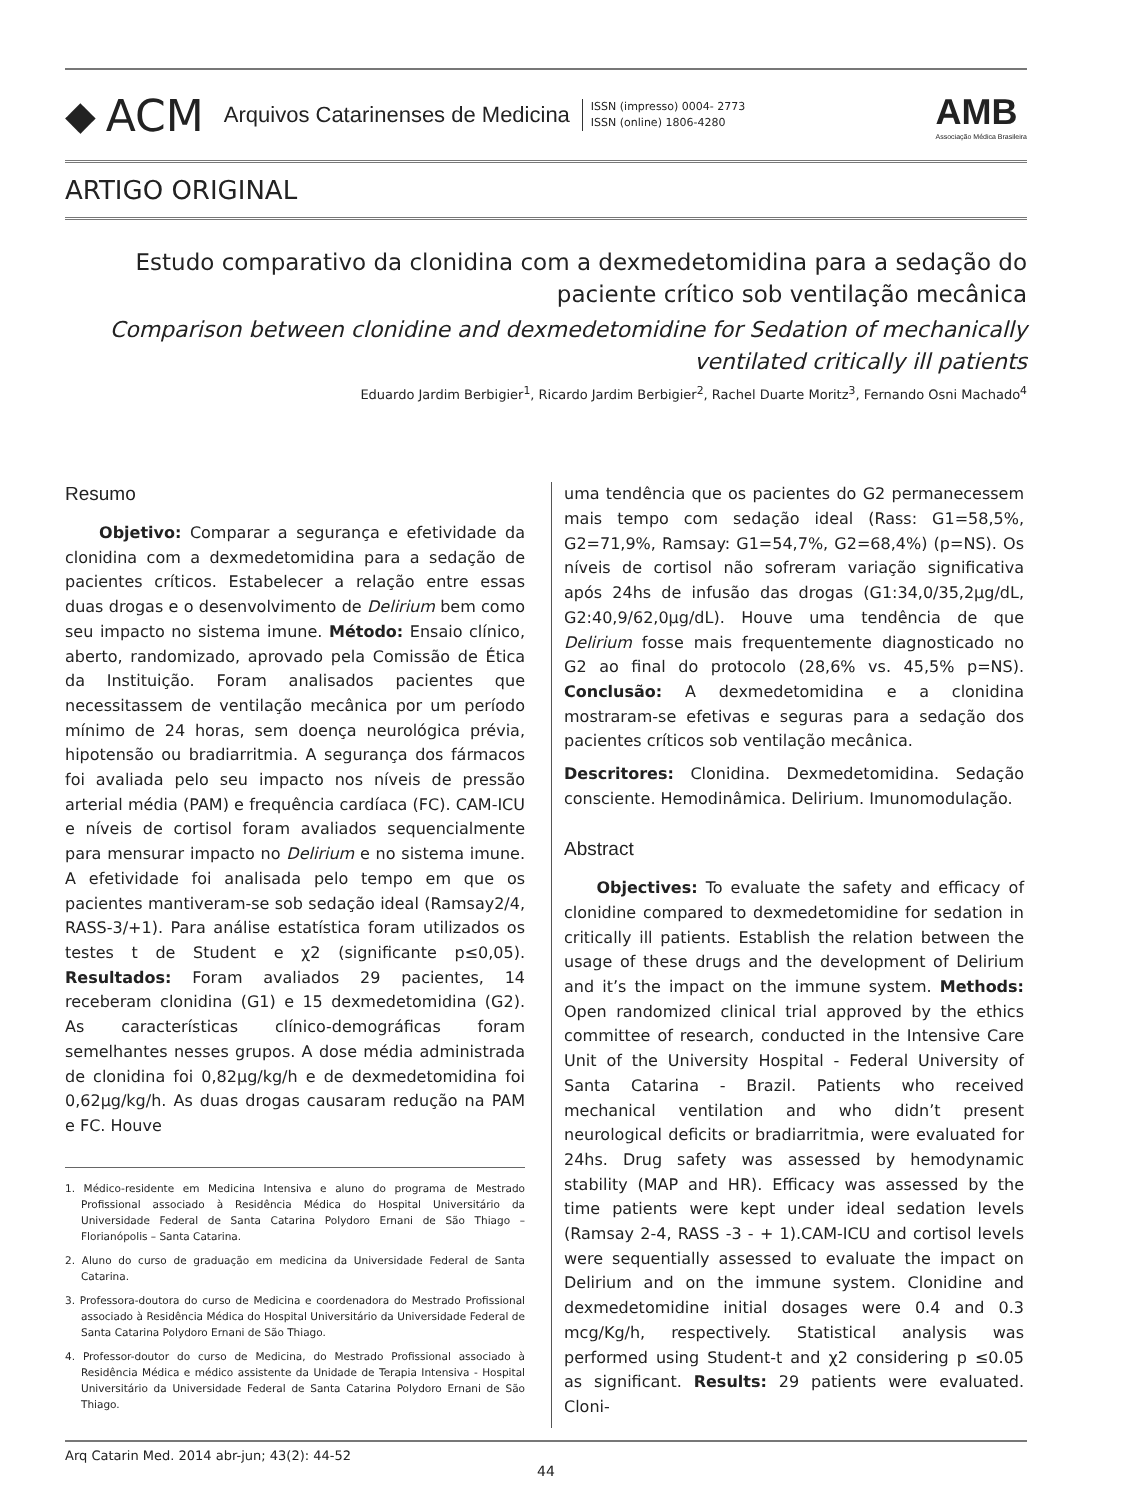◆ ACM Arquivos Catarinenses de Medicina
ISSN (impresso) 0004- 2773
ISSN (online) 1806-4280
AMB
Associação Médica Brasileira
ARTIGO ORIGINAL
Estudo comparativo da clonidina com a dexmedetomidina para a sedação do paciente crítico sob ventilação mecânica
Comparison between clonidine and dexmedetomidine for Sedation of mechanically ventilated critically ill patients
Eduardo Jardim Berbigier<sup>1</sup>, Ricardo Jardim Berbigier<sup>2</sup>, Rachel Duarte Moritz<sup>3</sup>, Fernando Osni Machado<sup>4</sup>
Resumo
Objetivo: Comparar a segurança e efetividade da clonidina com a dexmedetomidina para a sedação de pacientes críticos. Estabelecer a relação entre essas duas drogas e o desenvolvimento de Delirium bem como seu impacto no sistema imune. Método: Ensaio clínico, aberto, randomizado, aprovado pela Comissão de Ética da Instituição. Foram analisados pacientes que necessitassem de ventilação mecânica por um período mínimo de 24 horas, sem doença neurológica prévia, hipotensão ou bradiarritmia. A segurança dos fármacos foi avaliada pelo seu impacto nos níveis de pressão arterial média (PAM) e frequência cardíaca (FC). CAM-ICU e níveis de cortisol foram avaliados sequencialmente para mensurar impacto no Delirium e no sistema imune. A efetividade foi analisada pelo tempo em que os pacientes mantiveram-se sob sedação ideal (Ramsay2/4, RASS-3/+1). Para análise estatística foram utilizados os testes t de Student e χ2 (significante p≤0,05). Resultados: Foram avaliados 29 pacientes, 14 receberam clonidina (G1) e 15 dexmedetomidina (G2). As características clínico-demográficas foram semelhantes nesses grupos. A dose média administrada de clonidina foi 0,82μg/kg/h e de dexmedetomidina foi 0,62μg/kg/h. As duas drogas causaram redução na PAM e FC. Houve
1. Médico-residente em Medicina Intensiva e aluno do programa de Mestrado Profissional associado à Residência Médica do Hospital Universitário da Universidade Federal de Santa Catarina Polydoro Ernani de São Thiago – Florianópolis – Santa Catarina.
2. Aluno do curso de graduação em medicina da Universidade Federal de Santa Catarina.
3. Professora-doutora do curso de Medicina e coordenadora do Mestrado Profissional associado à Residência Médica do Hospital Universitário da Universidade Federal de Santa Catarina Polydoro Ernani de São Thiago.
4. Professor-doutor do curso de Medicina, do Mestrado Profissional associado à Residência Médica e médico assistente da Unidade de Terapia Intensiva - Hospital Universitário da Universidade Federal de Santa Catarina Polydoro Ernani de São Thiago.
uma tendência que os pacientes do G2 permanecessem mais tempo com sedação ideal (Rass: G1=58,5%, G2=71,9%, Ramsay: G1=54,7%, G2=68,4%) (p=NS). Os níveis de cortisol não sofreram variação significativa após 24hs de infusão das drogas (G1:34,0/35,2μg/dL, G2:40,9/62,0μg/dL). Houve uma tendência de que Delirium fosse mais frequentemente diagnosticado no G2 ao final do protocolo (28,6% vs. 45,5% p=NS). Conclusão: A dexmedetomidina e a clonidina mostraram-se efetivas e seguras para a sedação dos pacientes críticos sob ventilação mecânica.
Descritores: Clonidina. Dexmedetomidina. Sedação consciente. Hemodinâmica. Delirium. Imunomodulação.
Abstract
Objectives: To evaluate the safety and efficacy of clonidine compared to dexmedetomidine for sedation in critically ill patients. Establish the relation between the usage of these drugs and the development of Delirium and it’s the impact on the immune system. Methods: Open randomized clinical trial approved by the ethics committee of research, conducted in the Intensive Care Unit of the University Hospital - Federal University of Santa Catarina - Brazil. Patients who received mechanical ventilation and who didn’t present neurological deficits or bradiarritmia, were evaluated for 24hs. Drug safety was assessed by hemodynamic stability (MAP and HR). Efficacy was assessed by the time patients were kept under ideal sedation levels (Ramsay 2-4, RASS -3 - + 1).CAM-ICU and cortisol levels were sequentially assessed to evaluate the impact on Delirium and on the immune system. Clonidine and dexmedetomidine initial dosages were 0.4 and 0.3 mcg/Kg/h, respectively. Statistical analysis was performed using Student-t and χ2 considering p ≤0.05 as significant. Results: 29 patients were evaluated. Cloni-
Arq Catarin Med. 2014 abr-jun; 43(2): 44-52
44